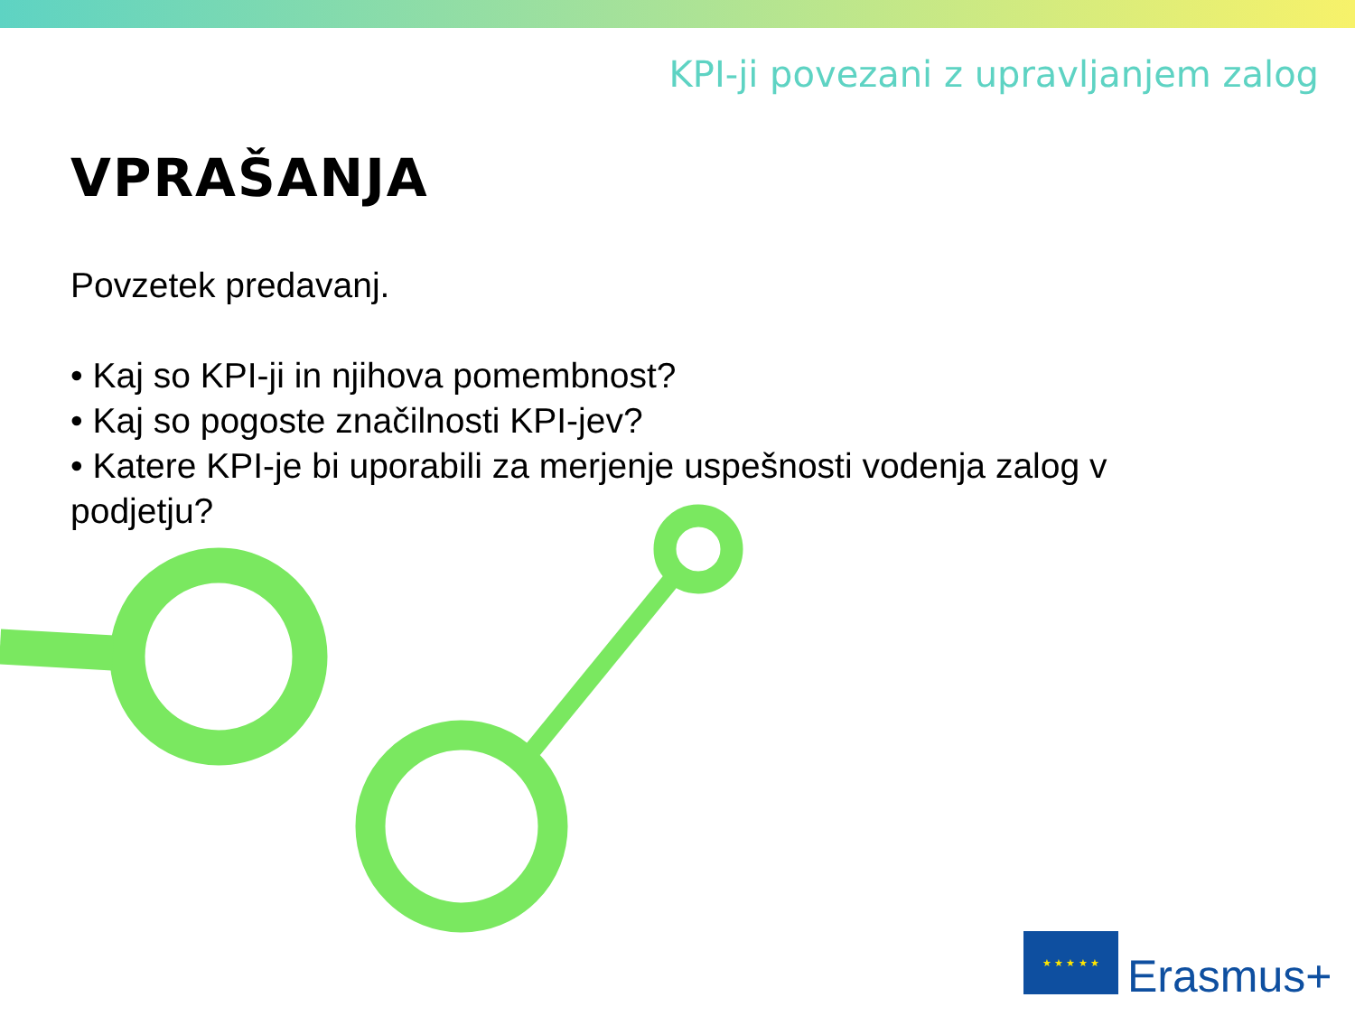KPI-ji povezani z upravljanjem zalog
VPRAŠANJA
Povzetek predavanj.
• Kaj so KPI-ji in njihova pomembnost?
• Kaj so pogoste značilnosti KPI-jev?
• Katere KPI-je bi uporabili za merjenje uspešnosti vodenja zalog v podjetju?
★ ★ ★ ★ ★
Erasmus+